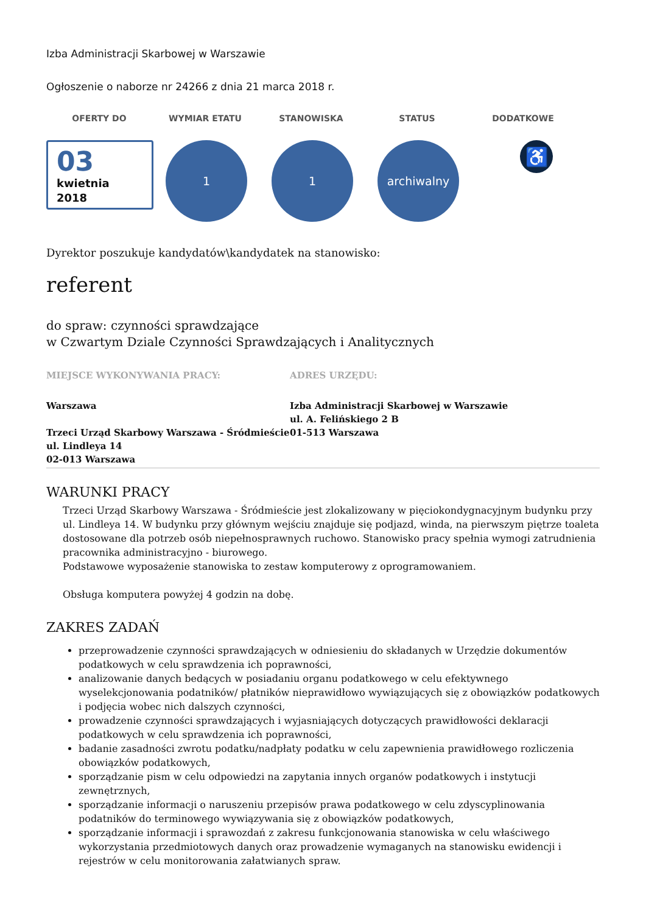Izba Administracji Skarbowej w Warszawie
Ogłoszenie o naborze nr 24266 z dnia 21 marca 2018 r.
OFERTY DO WYMIAR ETATU STANOWISKA STATUS DODATKOWE
03
kwietnia
2018
1 1 archiwalny
♿
Dyrektor poszukuje kandydatów\kandydatek na stanowisko:
referent
do spraw: czynności sprawdzające
w Czwartym Dziale Czynności Sprawdzających i Analitycznych
MIEJSCE WYKONYWANIA PRACY: ADRES URZĘDU:
Warszawa
Trzeci Urząd Skarbowy Warszawa - Śródmieście
ul. Lindleya 14
02-013 Warszawa
Izba Administracji Skarbowej w Warszawie
ul. A. Felińskiego 2 B
01-513 Warszawa
WARUNKI PRACY
Trzeci Urząd Skarbowy Warszawa - Śródmieście jest zlokalizowany w pięciokondygnacyjnym budynku przy ul. Lindleya 14. W budynku przy głównym wejściu znajduje się podjazd, winda, na pierwszym piętrze toaleta dostosowane dla potrzeb osób niepełnosprawnych ruchowo. Stanowisko pracy spełnia wymogi zatrudnienia pracownika administracyjno - biurowego.
Podstawowe wyposażenie stanowiska to zestaw komputerowy z oprogramowaniem.
Obsługa komputera powyżej 4 godzin na dobę.
ZAKRES ZADAŃ
przeprowadzenie czynności sprawdzających w odniesieniu do składanych w Urzędzie dokumentów podatkowych w celu sprawdzenia ich poprawności,
analizowanie danych bedących w posiadaniu organu podatkowego w celu efektywnego wyselekcjonowania podatników/ płatników nieprawidłowo wywiązujących się z obowiązków podatkowych i podjęcia wobec nich dalszych czynności,
prowadzenie czynności sprawdzających i wyjasniających dotyczących prawidłowości deklaracji podatkowych w celu sprawdzenia ich poprawności,
badanie zasadności zwrotu podatku/nadpłaty podatku w celu zapewnienia prawidłowego rozliczenia obowiązków podatkowych,
sporządzanie pism w celu odpowiedzi na zapytania innych organów podatkowych i instytucji zewnętrznych,
sporządzanie informacji o naruszeniu przepisów prawa podatkowego w celu zdyscyplinowania podatników do terminowego wywiązywania się z obowiązków podatkowych,
sporządzanie informacji i sprawozdań z zakresu funkcjonowania stanowiska w celu właściwego wykorzystania przedmiotowych danych oraz prowadzenie wymaganych na stanowisku ewidencji i rejestrów w celu monitorowania załatwianych spraw.